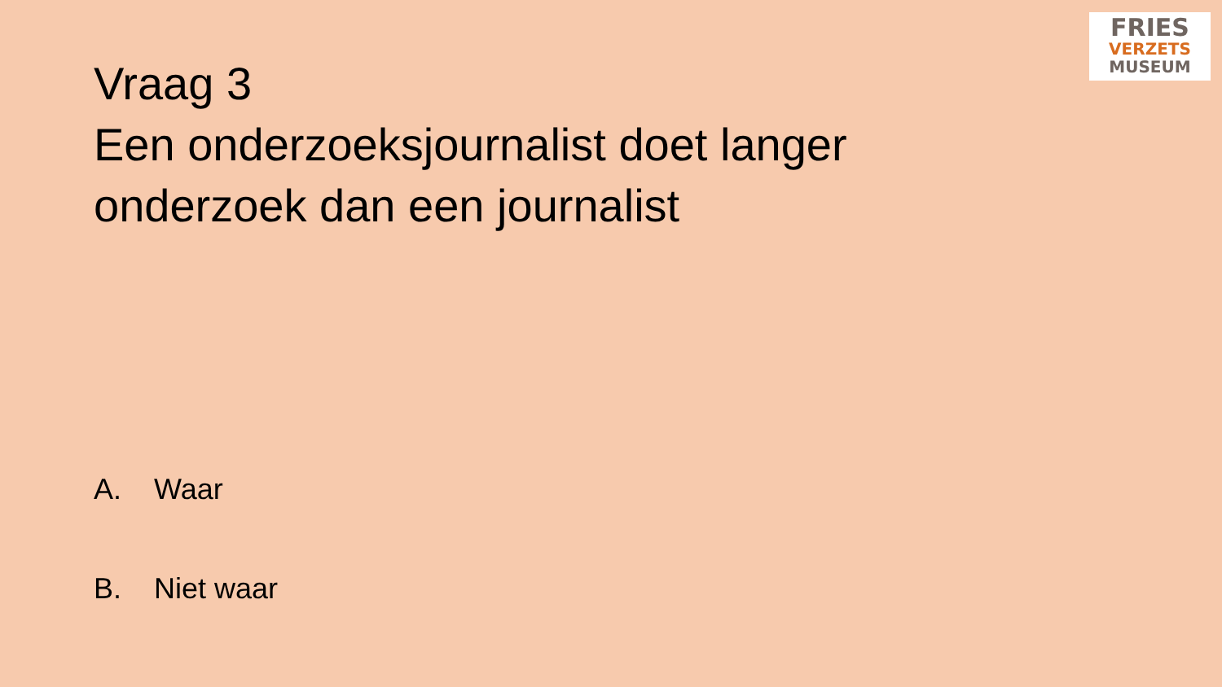FRIES
VERZETS
MUSEUM
Vraag 3
Een onderzoeksjournalist doet langer onderzoek dan een journalist
A. Waar
B. Niet waar